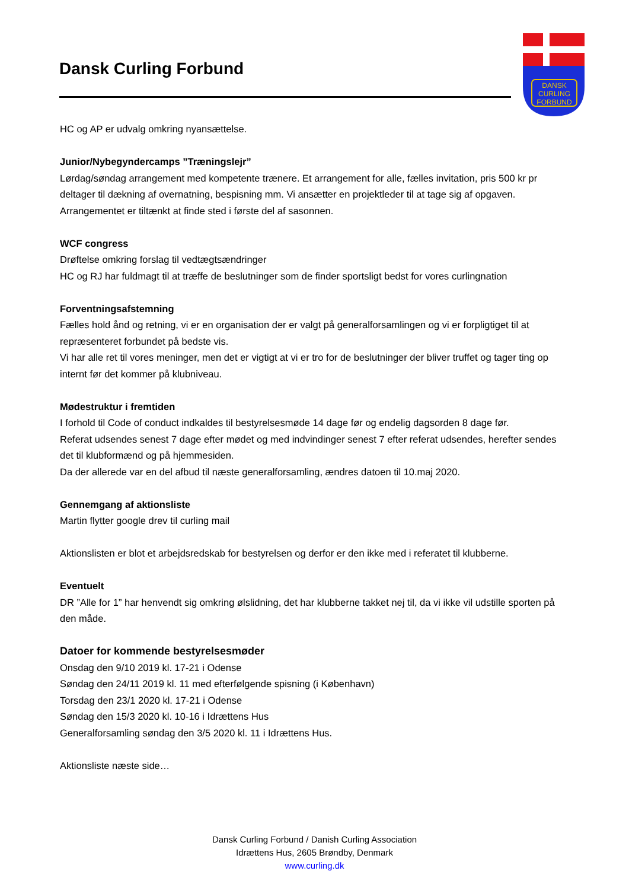Dansk Curling Forbund
DANSK
CURLING
FORBUND
HC og AP er udvalg omkring nyansættelse.
Junior/Nybegyndercamps ”Træningslejr”
Lørdag/søndag arrangement med kompetente trænere. Et arrangement for alle, fælles invitation, pris 500 kr pr deltager til dækning af overnatning, bespisning mm. Vi ansætter en projektleder til at tage sig af opgaven. Arrangementet er tiltænkt at finde sted i første del af sasonnen.
WCF congress
Drøftelse omkring forslag til vedtægtsændringer
HC og RJ har fuldmagt til at træffe de beslutninger som de finder sportsligt bedst for vores curlingnation
Forventningsafstemning
Fælles hold ånd og retning, vi er en organisation der er valgt på generalforsamlingen og vi er forpligtiget til at repræsenteret forbundet på bedste vis.
Vi har alle ret til vores meninger, men det er vigtigt at vi er tro for de beslutninger der bliver truffet og tager ting op internt før det kommer på klubniveau.
Mødestruktur i fremtiden
I forhold til Code of conduct indkaldes til bestyrelsesmøde 14 dage før og endelig dagsorden 8 dage før.
Referat udsendes senest 7 dage efter mødet og med indvindinger senest 7 efter referat udsendes, herefter sendes det til klubformænd og på hjemmesiden.
Da der allerede var en del afbud til næste generalforsamling, ændres datoen til 10.maj 2020.
Gennemgang af aktionsliste
Martin flytter google drev til curling mail
Aktionslisten er blot et arbejdsredskab for bestyrelsen og derfor er den ikke med i referatet til klubberne.
Eventuelt
DR ”Alle for 1” har henvendt sig omkring ølslidning, det har klubberne takket nej til, da vi ikke vil udstille sporten på den måde.
Datoer for kommende bestyrelsesmøder
Onsdag den 9/10 2019 kl. 17-21 i Odense
Søndag den 24/11 2019 kl. 11 med efterfølgende spisning (i København)
Torsdag den 23/1 2020 kl. 17-21 i Odense
Søndag den 15/3 2020 kl. 10-16 i Idrættens Hus
Generalforsamling søndag den 3/5 2020 kl. 11 i Idrættens Hus.
Aktionsliste næste side…
Dansk Curling Forbund / Danish Curling Association
Idrættens Hus, 2605 Brøndby, Denmark
www.curling.dk